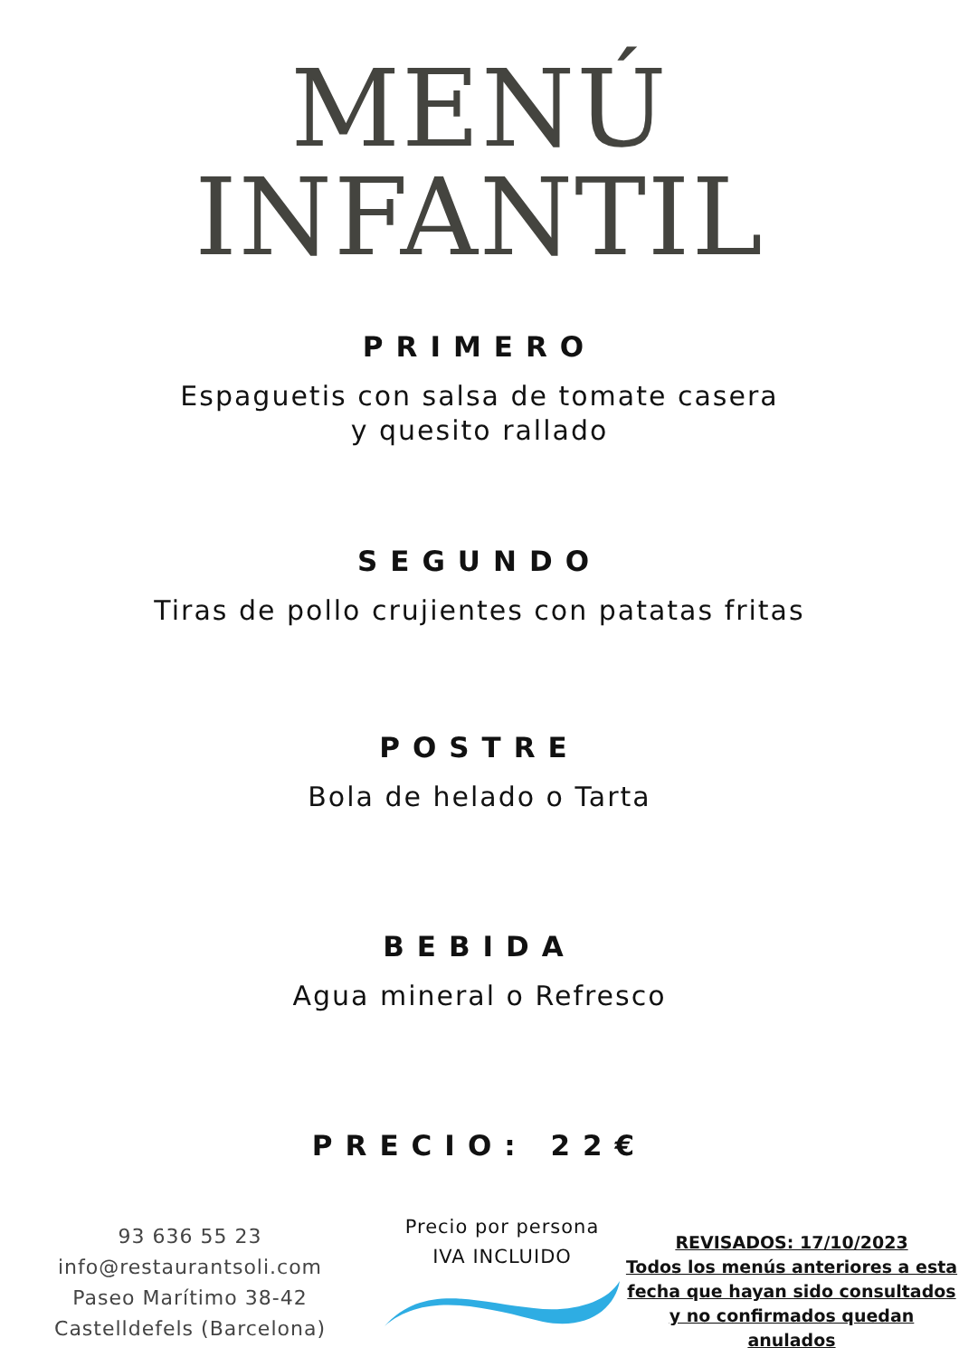MENÚ
INFANTIL
PRIMERO
Espaguetis con salsa de tomate casera
y quesito rallado
SEGUNDO
Tiras de pollo crujientes con patatas fritas
POSTRE
Bola de helado o Tarta
BEBIDA
Agua mineral o Refresco
PRECIO: 22€
93 636 55 23
info@restaurantsoli.com
Paseo Marítimo 38-42
Castelldefels (Barcelona)
Precio por persona
IVA INCLUIDO
REVISADOS: 17/10/2023
Todos los menús anteriores a esta fecha que hayan sido consultados y no confirmados quedan anulados